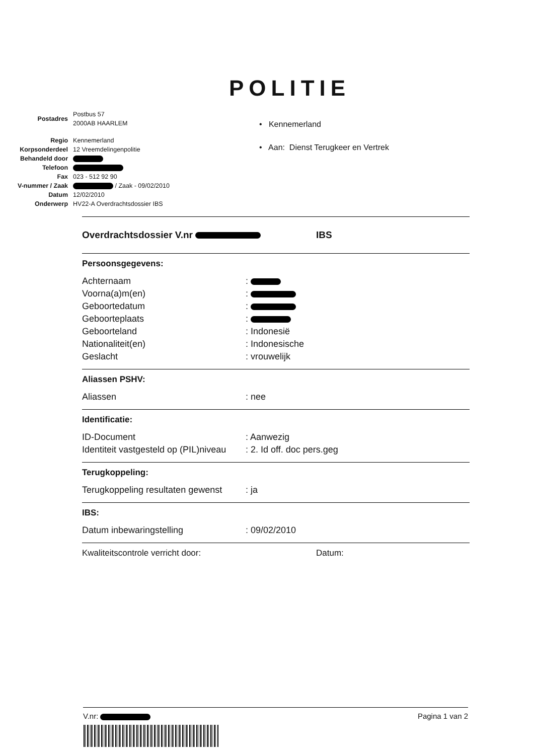POLITIE
| Postadres | Postbus 57 2000AB HAARLEM |
| Regio | Kennemerland |
| Korpsonderdeel | 12 Vreemdelingenpolitie |
| Behandeld door | |
| Telefoon | |
| Fax | 023 - 512 92 90 |
| V-nummer / Zaak | / Zaak - 09/02/2010 |
| Datum | 12/02/2010 |
| Onderwerp | HV22-A Overdrachtsdossier IBS |
• Kennemerland
• Aan: Dienst Terugkeer en Vertrek
Overdrachtsdossier V.nr IBS
Persoonsgegevens:
Achternaam:
Voorna(a)m(en):
Geboortedatum:
Geboorteplaats:
Geboorteland: Indonesië
Nationaliteit(en): Indonesische
Geslacht: vrouwelijk
Aliassen PSHV:
Aliassen: nee
Identificatie:
ID-Document: Aanwezig
Identiteit vastgesteld op (PIL)niveau: 2. Id off. doc pers.geg
Terugkoppeling:
Terugkoppeling resultaten gewenst: ja
IBS:
Datum inbewaringstelling: 09/02/2010
Kwaliteitscontrole verricht door: Datum:
V.nr: Pagina 1 van 2